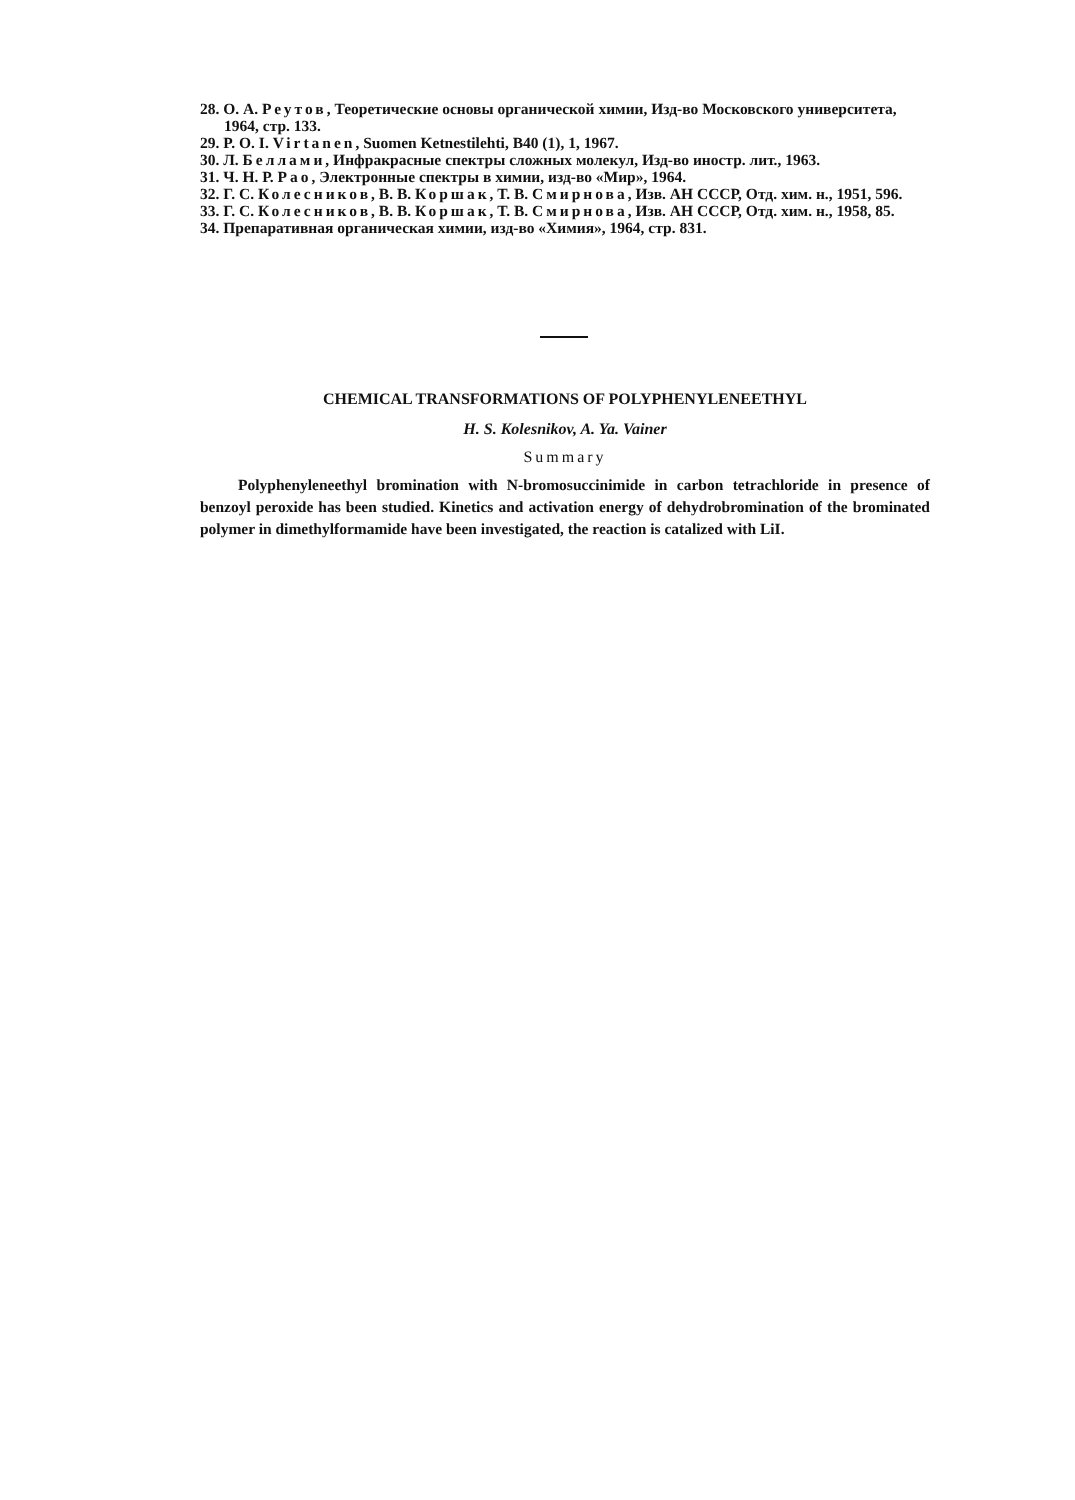28. О. А. Реутов, Теоретические основы органической химии, Изд-во Московского университета, 1964, стр. 133.
29. P. O. I. Virtanen, Suomen Ketnestilehti, B40 (1), 1, 1967.
30. Л. Беллами, Инфракрасные спектры сложных молекул, Изд-во иностр. лит., 1963.
31. Ч. Н. Р. Рао, Электронные спектры в химии, изд-во «Мир», 1964.
32. Г. С. Колесников, В. В. Коршак, Т. В. Смирнова, Изв. АН СССР, Отд. хим. н., 1951, 596.
33. Г. С. Колесников, В. В. Коршак, Т. В. Смирнова, Изв. АН СССР, Отд. хим. н., 1958, 85.
34. Препаративная органическая химии, изд-во «Химия», 1964, стр. 831.
CHEMICAL TRANSFORMATIONS OF POLYPHENYLENEETHYL
H. S. Kolesnikov, A. Ya. Vainer
Summary
Polyphenyleneethyl bromination with N-bromosuccinimide in carbon tetrachloride in presence of benzoyl peroxide has been studied. Kinetics and activation energy of dehydrobromination of the brominated polymer in dimethylformamide have been investigated, the reaction is catalized with LiI.